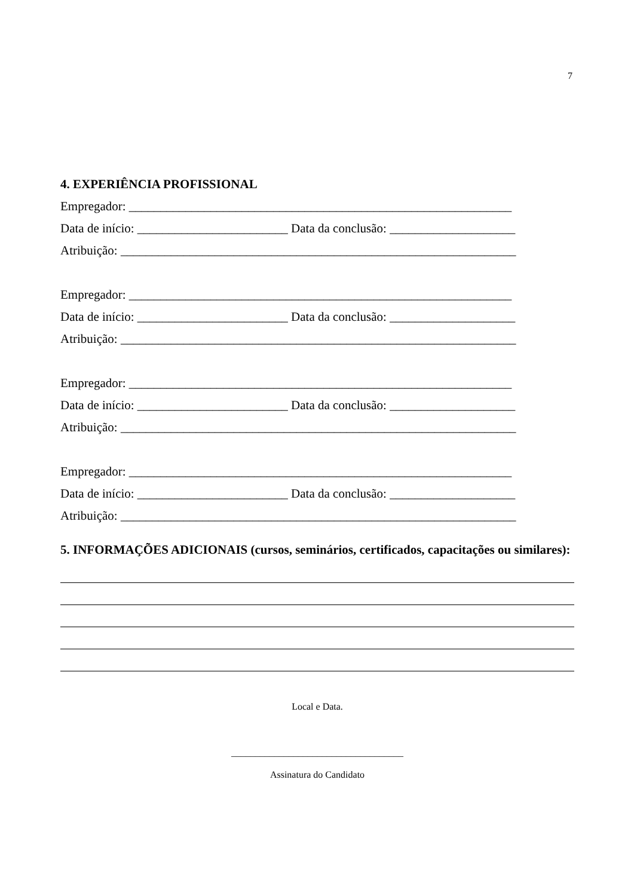7
4. EXPERIÊNCIA PROFISSIONAL
Empregador: _____________________________________________________________
Data de início: ________________________ Data da conclusão: ____________________
Atribuição: _______________________________________________________________
Empregador: _____________________________________________________________
Data de início: ________________________ Data da conclusão: ____________________
Atribuição: _______________________________________________________________
Empregador: _____________________________________________________________
Data de início: ________________________ Data da conclusão: ____________________
Atribuição: _______________________________________________________________
Empregador: _____________________________________________________________
Data de início: ________________________ Data da conclusão: ____________________
Atribuição: _______________________________________________________________
5. INFORMAÇÕES ADICIONAIS (cursos, seminários, certificados, capacitações ou similares):
Local e Data.
____________________________________
Assinatura do Candidato